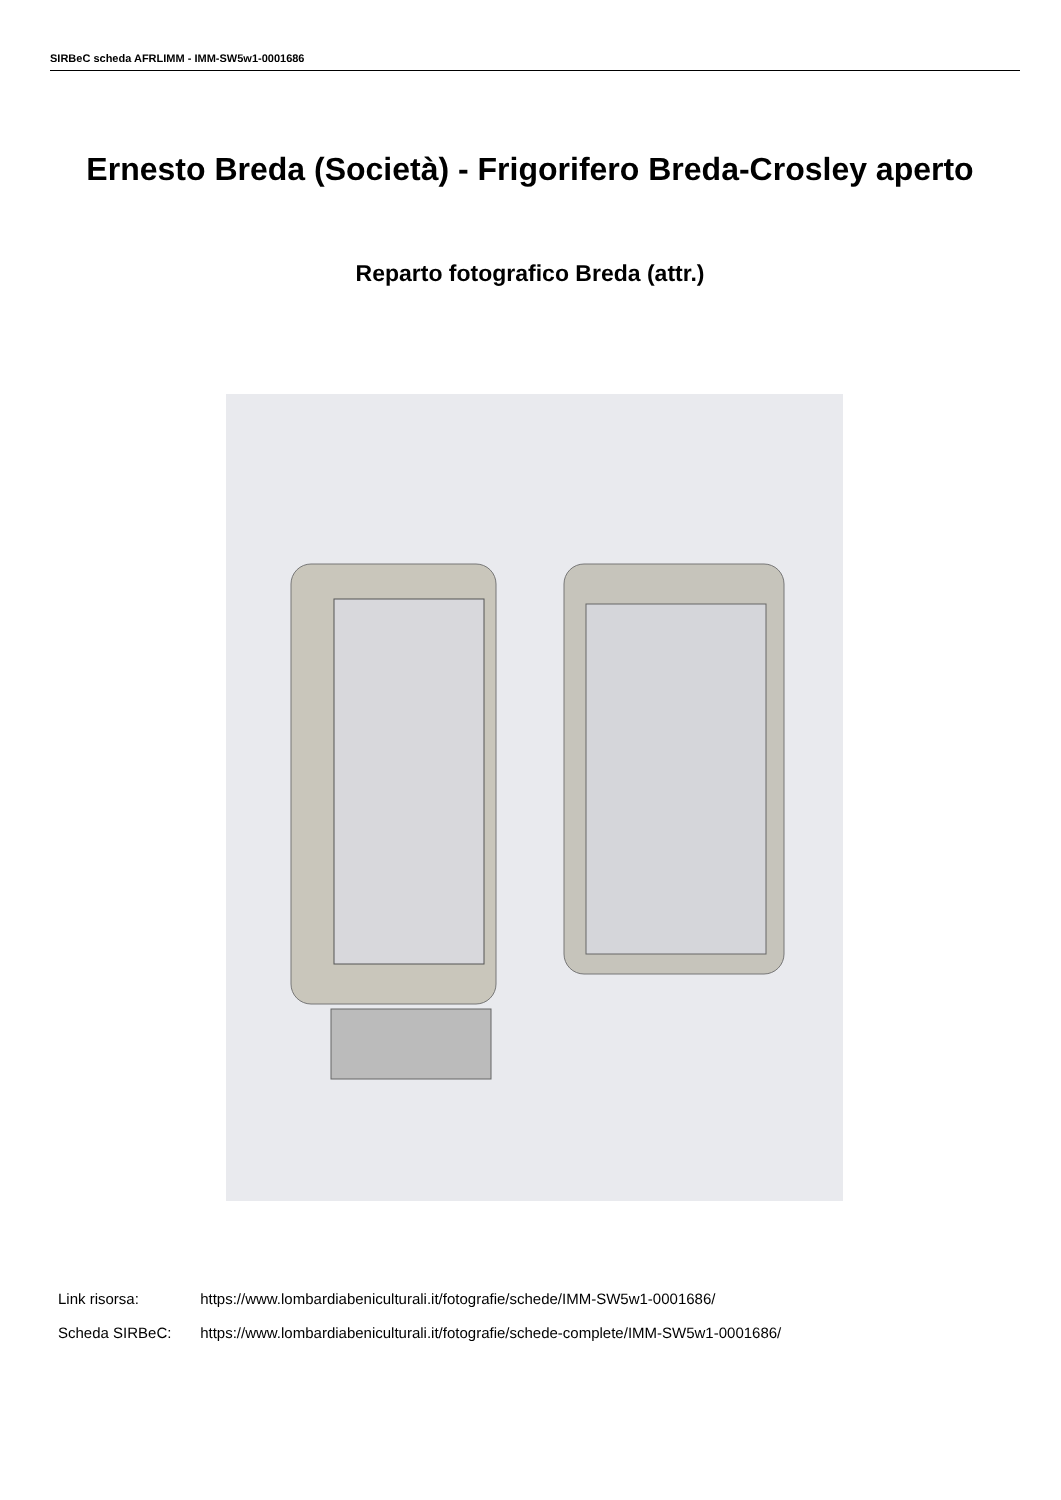SIRBeC scheda AFRLIMM - IMM-SW5w1-0001686
Ernesto Breda (Società) - Frigorifero Breda-Crosley aperto
Reparto fotografico Breda (attr.)
Link risorsa: https://www.lombardiabeniculturali.it/fotografie/schede/IMM-SW5w1-0001686/
Scheda SIRBeC: https://www.lombardiabeniculturali.it/fotografie/schede-complete/IMM-SW5w1-0001686/